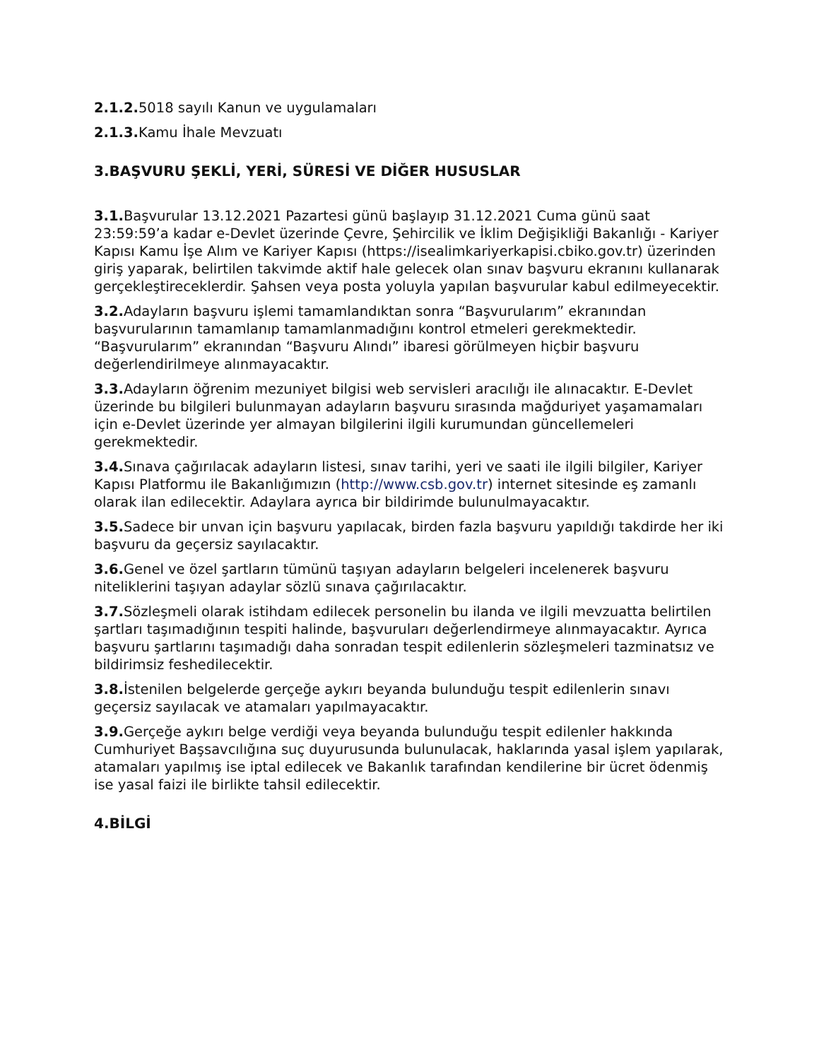2.1.2. 5018 sayılı Kanun ve uygulamaları
2.1.3. Kamu İhale Mevzuatı
3.BAŞVURU ŞEKLİ, YERİ, SÜRESİ VE DİĞER HUSUSLAR
3.1. Başvurular 13.12.2021 Pazartesi günü başlayıp 31.12.2021 Cuma günü saat 23:59:59’a kadar e-Devlet üzerinde Çevre, Şehircilik ve İklim Değişikliği Bakanlığı - Kariyer Kapısı Kamu İşe Alım ve Kariyer Kapısı (https://isealimkariyerkapisi.cbiko.gov.tr) üzerinden giriş yaparak, belirtilen takvimde aktif hale gelecek olan sınav başvuru ekranını kullanarak gerçekleştireceklerdir. Şahsen veya posta yoluyla yapılan başvurular kabul edilmeyecektir.
3.2. Adayların başvuru işlemi tamamlandıktan sonra “Başvurularım” ekranından başvurularının tamamlanıp tamamlanmadığını kontrol etmeleri gerekmektedir. “Başvurularım” ekranından “Başvuru Alındı” ibaresi görülmeyen hiçbir başvuru değerlendirilmeye alınmayacaktır.
3.3. Adayların öğrenim mezuniyet bilgisi web servisleri aracılığı ile alınacaktır. E-Devlet üzerinde bu bilgileri bulunmayan adayların başvuru sırasında mağduriyet yaşamamaları için e-Devlet üzerinde yer almayan bilgilerini ilgili kurumundan güncellemeleri gerekmektedir.
3.4. Sınava çağırılacak adayların listesi, sınav tarihi, yeri ve saati ile ilgili bilgiler, Kariyer Kapısı Platformu ile Bakanlığımızın (http://www.csb.gov.tr) internet sitesinde eş zamanlı olarak ilan edilecektir. Adaylara ayrıca bir bildirimde bulunulmayacaktır.
3.5. Sadece bir unvan için başvuru yapılacak, birden fazla başvuru yapıldığı takdirde her iki başvuru da geçersiz sayılacaktır.
3.6. Genel ve özel şartların tümünü taşıyan adayların belgeleri incelenerek başvuru niteliklerini taşıyan adaylar sözlü sınava çağırılacaktır.
3.7. Sözleşmeli olarak istihdam edilecek personelin bu ilanda ve ilgili mevzuatta belirtilen şartları taşımadığının tespiti halinde, başvuruları değerlendirmeye alınmayacaktır. Ayrıca başvuru şartlarını taşımadığı daha sonradan tespit edilenlerin sözleşmeleri tazminatsız ve bildirimsiz feshedilecektir.
3.8. İstenilen belgelerde gerçeğe aykırı beyanda bulunduğu tespit edilenlerin sınavı geçersiz sayılacak ve atamaları yapılmayacaktır.
3.9. Gerçeğe aykırı belge verdiği veya beyanda bulunduğu tespit edilenler hakkında Cumhuriyet Başsavcılığına suç duyurusunda bulunulacak, haklarında yasal işlem yapılarak, atamaları yapılmış ise iptal edilecek ve Bakanlık tarafından kendilerine bir ücret ödenmiş ise yasal faizi ile birlikte tahsil edilecektir.
4.BİLGİ